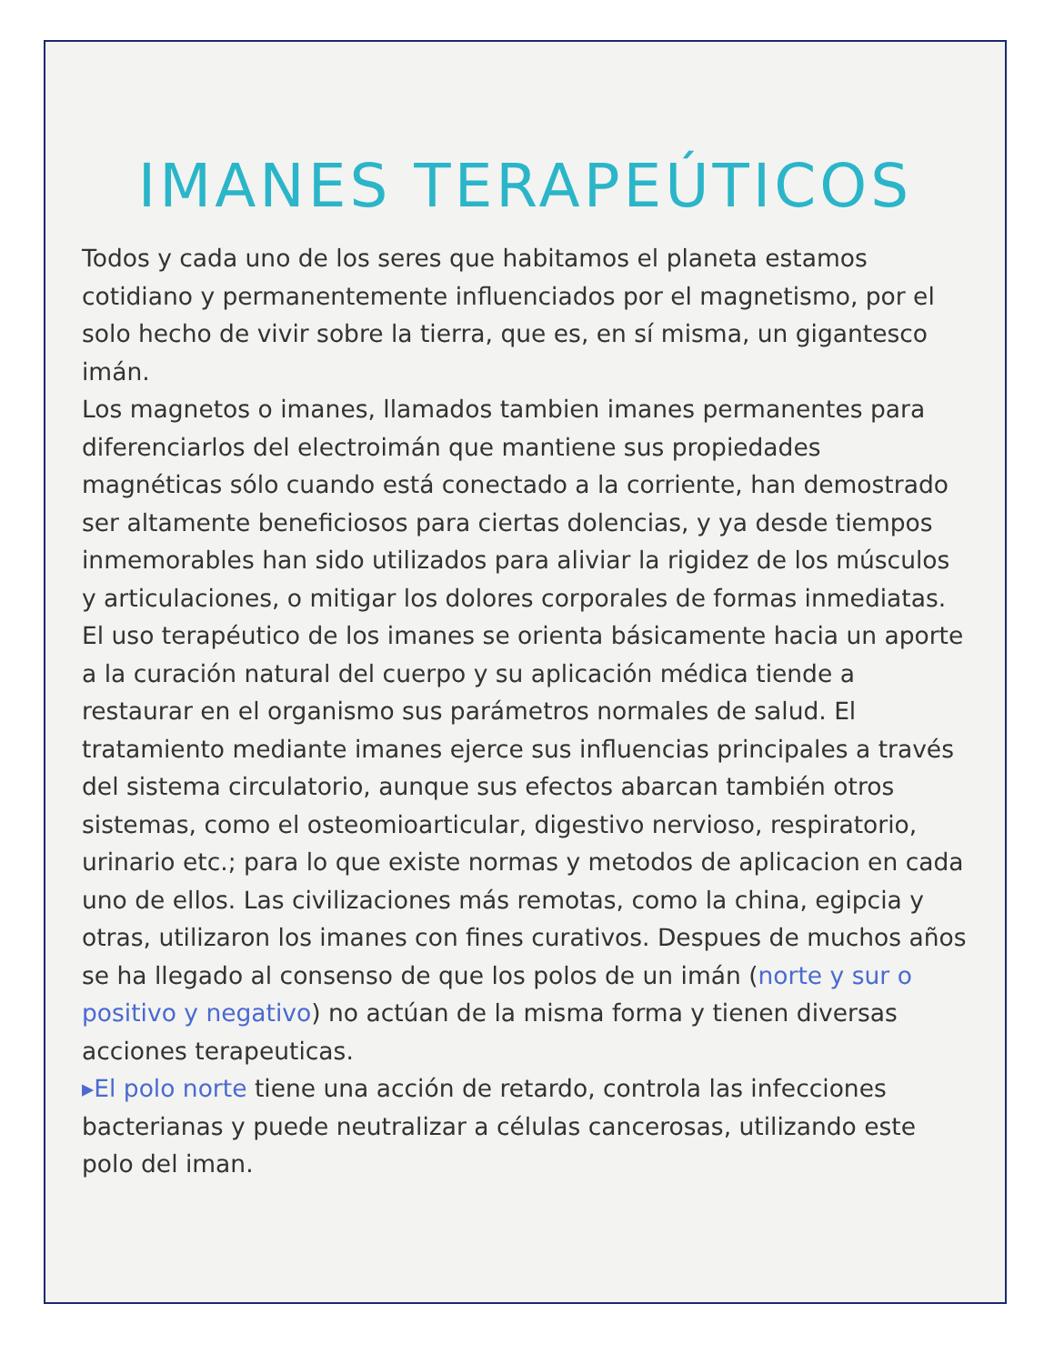IMANES TERAPEÚTICOS
Todos y cada uno de los seres que habitamos el planeta estamos cotidiano y permanentemente influenciados por el magnetismo, por el solo hecho de vivir sobre la tierra, que es, en sí misma, un gigantesco imán.
Los magnetos o imanes, llamados tambien imanes permanentes para diferenciarlos del electroimán que mantiene sus propiedades magnéticas sólo cuando está conectado a la corriente, han demostrado ser altamente beneficiosos para ciertas dolencias, y ya desde tiempos inmemorables han sido utilizados para aliviar la rigidez de los músculos y articulaciones, o mitigar los dolores corporales de formas inmediatas. El uso terapéutico de los imanes se orienta básicamente hacia un aporte a la curación natural del cuerpo y su aplicación médica tiende a restaurar en el organismo sus parámetros normales de salud. El tratamiento mediante imanes ejerce sus influencias principales a través del sistema circulatorio, aunque sus efectos abarcan también otros sistemas, como el osteomioarticular, digestivo nervioso, respiratorio, urinario etc.; para lo que existe normas y metodos de aplicacion en cada uno de ellos. Las civilizaciones más remotas, como la china, egipcia y otras, utilizaron los imanes con fines curativos. Despues de muchos años se ha llegado al consenso de que los polos de un imán (norte y sur o positivo y negativo) no actúan de la misma forma y tienen diversas acciones terapeuticas.
▸El polo norte tiene una acción de retardo, controla las infecciones bacterianas y puede neutralizar a células cancerosas, utilizando este polo del iman.